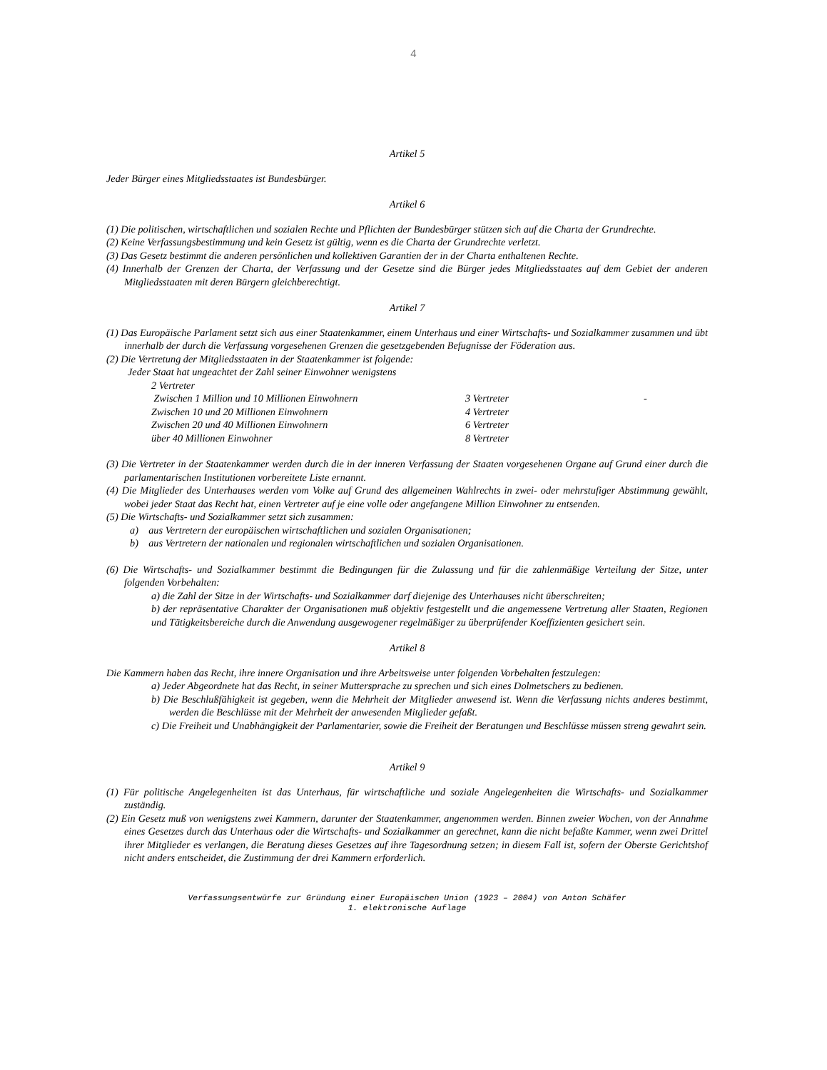4
Artikel 5
Jeder Bürger eines Mitgliedsstaates ist Bundesbürger.
Artikel 6
(1) Die politischen, wirtschaftlichen und sozialen Rechte und Pflichten der Bundesbürger stützen sich auf die Charta der Grundrechte.
(2) Keine Verfassungsbestimmung und kein Gesetz ist gültig, wenn es die Charta der Grundrechte verletzt.
(3) Das Gesetz bestimmt die anderen persönlichen und kollektiven Garantien der in der Charta enthaltenen Rechte.
(4) Innerhalb der Grenzen der Charta, der Verfassung und der Gesetze sind die Bürger jedes Mitgliedsstaates auf dem Gebiet der anderen Mitgliedsstaaten mit deren Bürgern gleichberechtigt.
Artikel 7
(1) Das Europäische Parlament setzt sich aus einer Staatenkammer, einem Unterhaus und einer Wirtschafts- und Sozialkammer zusammen und übt innerhalb der durch die Verfassung vorgesehenen Grenzen die gesetzgebenden Befugnisse der Föderation aus.
(2) Die Vertretung der Mitgliedsstaaten in der Staatenkammer ist folgende:
Jeder Staat hat ungeachtet der Zahl seiner Einwohner wenigstens
2 Vertreter
| Zwischen 1 Million und 10 Millionen Einwohnern | 3 Vertreter | - |
| Zwischen 10 und 20 Millionen Einwohnern | 4 Vertreter | |
| Zwischen 20 und 40 Millionen Einwohnern | 6 Vertreter | |
| über 40 Millionen Einwohner | 8 Vertreter | |
(3) Die Vertreter in der Staatenkammer werden durch die in der inneren Verfassung der Staaten vorgesehenen Organe auf Grund einer durch die parlamentarischen Institutionen vorbereitete Liste ernannt.
(4) Die Mitglieder des Unterhauses werden vom Volke auf Grund des allgemeinen Wahlrechts in zwei- oder mehrstufiger Abstimmung gewählt, wobei jeder Staat das Recht hat, einen Vertreter auf je eine volle oder angefangene Million Einwohner zu entsenden.
(5) Die Wirtschafts- und Sozialkammer setzt sich zusammen:
a) aus Vertretern der europäischen wirtschaftlichen und sozialen Organisationen;
b) aus Vertretern der nationalen und regionalen wirtschaftlichen und sozialen Organisationen.
(6) Die Wirtschafts- und Sozialkammer bestimmt die Bedingungen für die Zulassung und für die zahlenmäßige Verteilung der Sitze, unter folgenden Vorbehalten:
a) die Zahl der Sitze in der Wirtschafts- und Sozialkammer darf diejenige des Unterhauses nicht überschreiten;
b) der repräsentative Charakter der Organisationen muß objektiv festgestellt und die angemessene Vertretung aller Staaten, Regionen und Tätigkeitsbereiche durch die Anwendung ausgewogener regelmäßiger zu überprüfender Koeffizienten gesichert sein.
Artikel 8
Die Kammern haben das Recht, ihre innere Organisation und ihre Arbeitsweise unter folgenden Vorbehalten festzulegen:
a) Jeder Abgeordnete hat das Recht, in seiner Muttersprache zu sprechen und sich eines Dolmetschers zu bedienen.
b) Die Beschlußfähigkeit ist gegeben, wenn die Mehrheit der Mitglieder anwesend ist. Wenn die Verfassung nichts anderes bestimmt, werden die Beschlüsse mit der Mehrheit der anwesenden Mitglieder gefaßt.
c) Die Freiheit und Unabhängigkeit der Parlamentarier, sowie die Freiheit der Beratungen und Beschlüsse müssen streng gewahrt sein.
Artikel 9
(1) Für politische Angelegenheiten ist das Unterhaus, für wirtschaftliche und soziale Angelegenheiten die Wirtschafts- und Sozialkammer zuständig.
(2) Ein Gesetz muß von wenigstens zwei Kammern, darunter der Staatenkammer, angenommen werden. Binnen zweier Wochen, von der Annahme eines Gesetzes durch das Unterhaus oder die Wirtschafts- und Sozialkammer an gerechnet, kann die nicht befaßte Kammer, wenn zwei Drittel ihrer Mitglieder es verlangen, die Beratung dieses Gesetzes auf ihre Tagesordnung setzen; in diesem Fall ist, sofern der Oberste Gerichtshof nicht anders entscheidet, die Zustimmung der drei Kammern erforderlich.
Verfassungsentwürfe zur Gründung einer Europäischen Union (1923 – 2004) von Anton Schäfer
1. elektronische Auflage